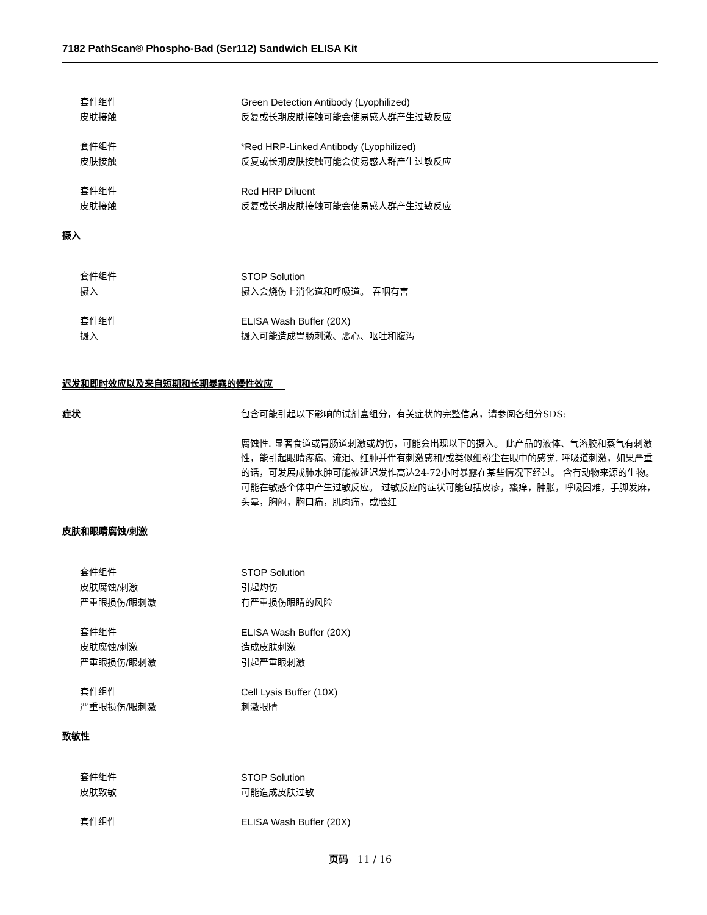7182 PathScan® Phospho-Bad (Ser112) Sandwich ELISA Kit
套件组件 Green Detection Antibody (Lyophilized)
皮肤接触 反复或长期皮肤接触可能会使易感人群产生过敏反应
套件组件 *Red HRP-Linked Antibody (Lyophilized)
皮肤接触 反复或长期皮肤接触可能会使易感人群产生过敏反应
套件组件 Red HRP Diluent
皮肤接触 反复或长期皮肤接触可能会使易感人群产生过敏反应
摄入
套件组件 STOP Solution
摄入 摄入会烧伤上消化道和呼吸道。 吞咽有害
套件组件 ELISA Wash Buffer (20X)
摄入 摄入可能造成胃肠刺激、恶心、呕吐和腹泻
迟发和即时效应以及来自短期和长期暴露的慢性效应
症状 包含可能引起以下影响的试剂盒组分，有关症状的完整信息，请参阅各组分SDS:
腐蚀性. 显著食道或胃肠道刺激或灼伤，可能会出现以下的摄入。 此产品的液体、气溶胶和蒸气有刺激性，能引起眼睛疼痛、流泪、红肿并伴有刺激感和/或类似细粉尘在眼中的感觉. 呼吸道刺激，如果严重的话，可发展成肺水肿可能被延迟发作高达24-72小时暴露在某些情况下经过。 含有动物来源的生物。可能在敏感个体中产生过敏反应。 过敏反应的症状可能包括皮疹，瘙痒，肿胀，呼吸困难，手脚发麻，头晕，胸闷，胸口痛，肌肉痛，或脸红
皮肤和眼睛腐蚀/刺激
套件组件 STOP Solution
皮肤腐蚀/刺激 引起灼伤
严重眼损伤/眼刺激 有严重损伤眼睛的风险
套件组件 ELISA Wash Buffer (20X)
皮肤腐蚀/刺激 造成皮肤刺激
严重眼损伤/眼刺激 引起严重眼刺激
套件组件 Cell Lysis Buffer (10X)
严重眼损伤/眼刺激 刺激眼睛
致敏性
套件组件 STOP Solution
皮肤致敏 可能造成皮肤过敏
套件组件 ELISA Wash Buffer (20X)
页码 11 / 16